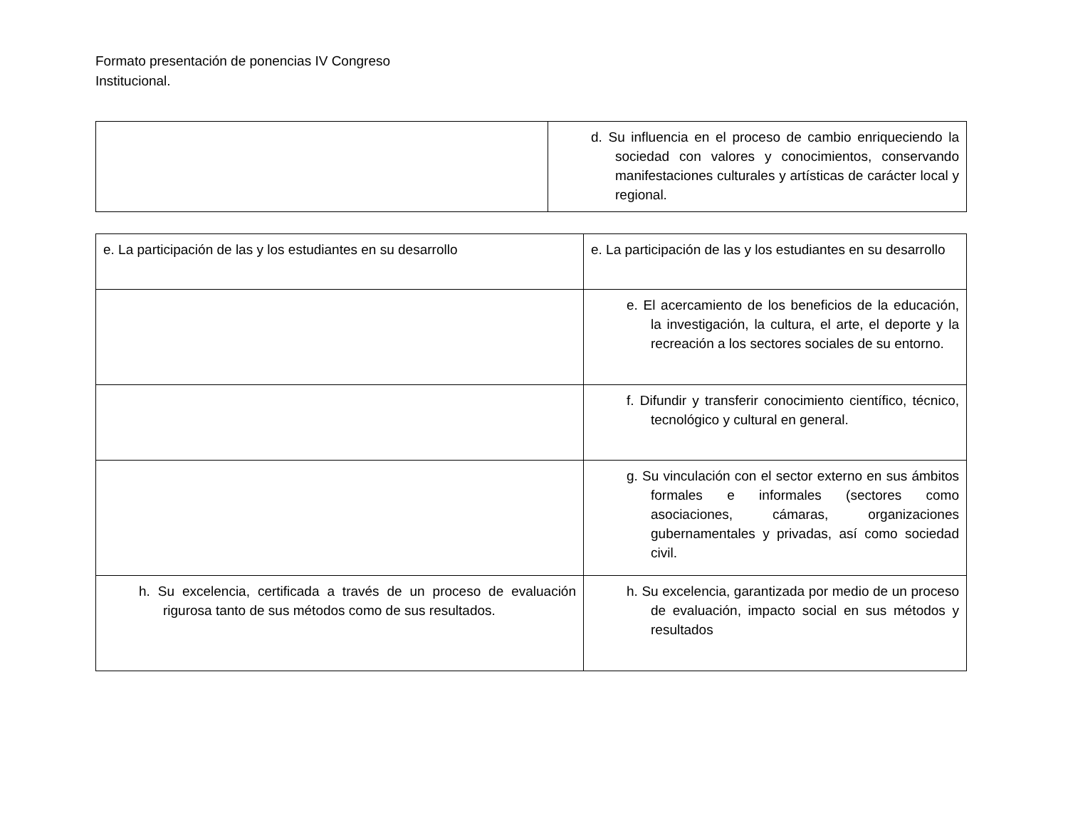Formato presentación de ponencias IV Congreso
Institucional.
| | d. Su influencia en el proceso de cambio enriqueciendo la sociedad con valores y conocimientos, conservando manifestaciones culturales y artísticas de carácter local y regional. |
| e. La participación de las y los estudiantes en su desarrollo | e. La participación de las y los estudiantes en su desarrollo |
| | e. El acercamiento de los beneficios de la educación, la investigación, la cultura, el arte, el deporte y la recreación a los sectores sociales de su entorno. |
| | f. Difundir y transferir conocimiento científico, técnico, tecnológico y cultural en general. |
| | g. Su vinculación con el sector externo en sus ámbitos formales e informales (sectores como asociaciones, cámaras, organizaciones gubernamentales y privadas, así como sociedad civil. |
| h. Su excelencia, certificada a través de un proceso de evaluación rigurosa tanto de sus métodos como de sus resultados. | h. Su excelencia, garantizada por medio de un proceso de evaluación, impacto social en sus métodos y resultados |